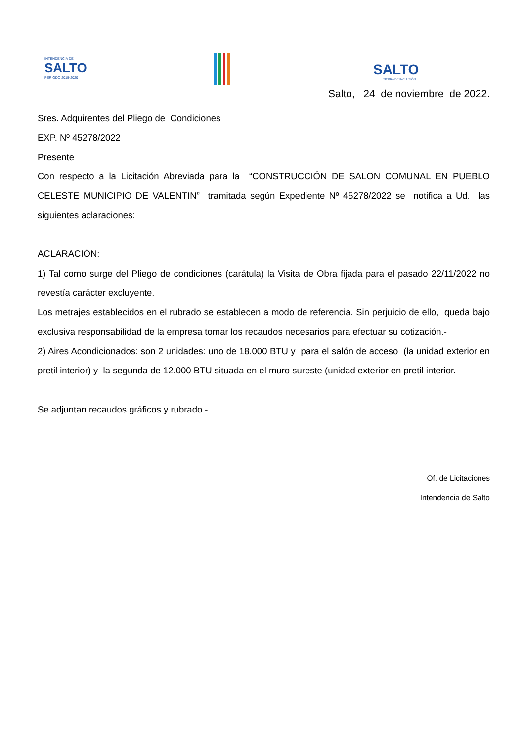INTENDENCIA DE
SALTO
PERIODO 2015-2020
SALTO
TIERRA DE INCLUSIÓN
Salto, 24 de noviembre de 2022.
Sres. Adquirentes del Pliego de Condiciones
EXP. Nº 45278/2022
Presente
Con respecto a la Licitación Abreviada para la “CONSTRUCCIÓN DE SALON COMUNAL EN PUEBLO CELESTE MUNICIPIO DE VALENTIN” tramitada según Expediente Nº 45278/2022 se notifica a Ud. las siguientes aclaraciones:
ACLARACIÒN:
1) Tal como surge del Pliego de condiciones (carátula) la Visita de Obra fijada para el pasado 22/11/2022 no revestía carácter excluyente.
Los metrajes establecidos en el rubrado se establecen a modo de referencia. Sin perjuicio de ello, queda bajo exclusiva responsabilidad de la empresa tomar los recaudos necesarios para efectuar su cotización.-
2) Aires Acondicionados: son 2 unidades: uno de 18.000 BTU y para el salón de acceso (la unidad exterior en pretil interior) y la segunda de 12.000 BTU situada en el muro sureste (unidad exterior en pretil interior.
Se adjuntan recaudos gráficos y rubrado.-
Of. de Licitaciones
Intendencia de Salto